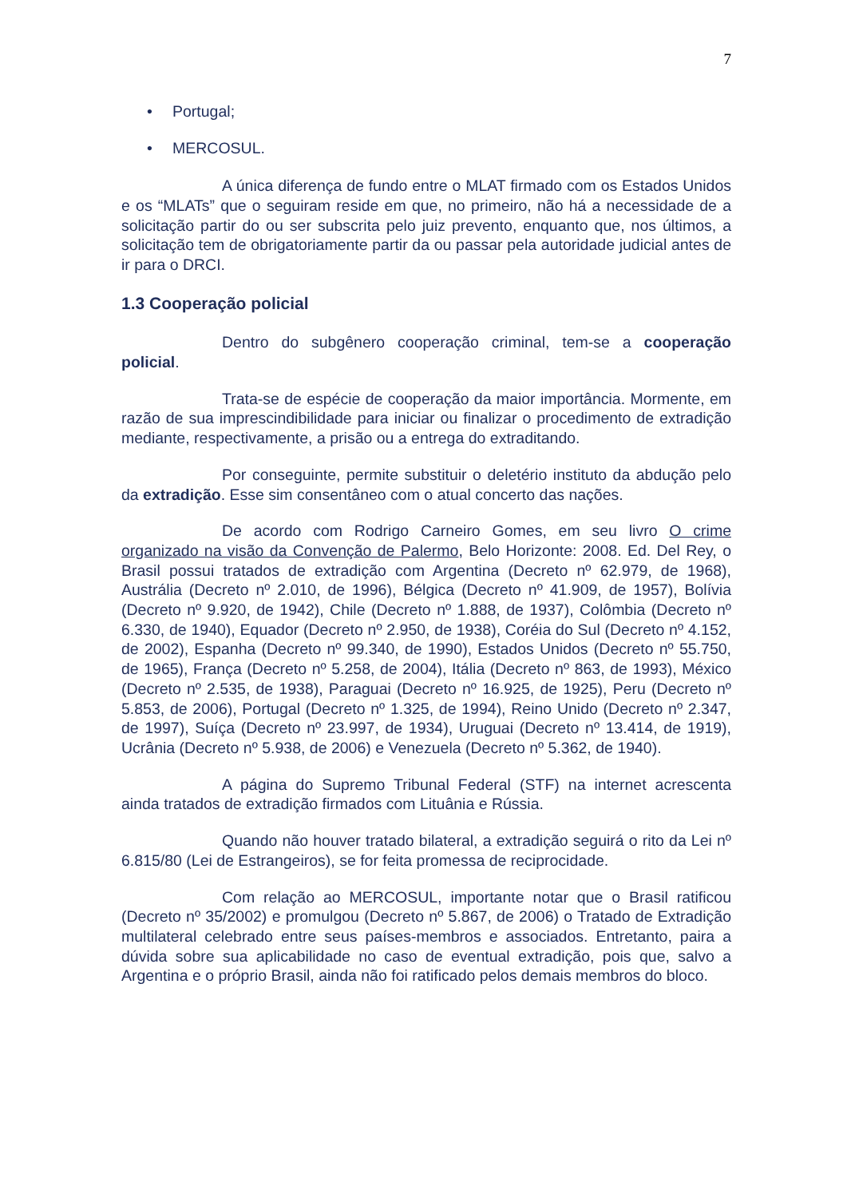7
• Portugal;
• MERCOSUL.
A única diferença de fundo entre o MLAT firmado com os Estados Unidos e os “MLATs” que o seguiram reside em que, no primeiro, não há a necessidade de a solicitação partir do ou ser subscrita pelo juiz prevento, enquanto que, nos últimos, a solicitação tem de obrigatoriamente partir da ou passar pela autoridade judicial antes de ir para o DRCI.
1.3 Cooperação policial
Dentro do subgênero cooperação criminal, tem-se a cooperação policial.
Trata-se de espécie de cooperação da maior importância. Mormente, em razão de sua imprescindibilidade para iniciar ou finalizar o procedimento de extradição mediante, respectivamente, a prisão ou a entrega do extraditando.
Por conseguinte, permite substituir o deletério instituto da abdução pelo da extradição. Esse sim consentâneo com o atual concerto das nações.
De acordo com Rodrigo Carneiro Gomes, em seu livro O crime organizado na visão da Convenção de Palermo, Belo Horizonte: 2008. Ed. Del Rey, o Brasil possui tratados de extradição com Argentina (Decreto nº 62.979, de 1968), Austrália (Decreto nº 2.010, de 1996), Bélgica (Decreto nº 41.909, de 1957), Bolívia (Decreto nº 9.920, de 1942), Chile (Decreto nº 1.888, de 1937), Colômbia (Decreto nº 6.330, de 1940), Equador (Decreto nº 2.950, de 1938), Coréia do Sul (Decreto nº 4.152, de 2002), Espanha (Decreto nº 99.340, de 1990), Estados Unidos (Decreto nº 55.750, de 1965), França (Decreto nº 5.258, de 2004), Itália (Decreto nº 863, de 1993), México (Decreto nº 2.535, de 1938), Paraguai (Decreto nº 16.925, de 1925), Peru (Decreto nº 5.853, de 2006), Portugal (Decreto nº 1.325, de 1994), Reino Unido (Decreto nº 2.347, de 1997), Suíça (Decreto nº 23.997, de 1934), Uruguai (Decreto nº 13.414, de 1919), Ucrânia (Decreto nº 5.938, de 2006) e Venezuela (Decreto nº 5.362, de 1940).
A página do Supremo Tribunal Federal (STF) na internet acrescenta ainda tratados de extradição firmados com Lituânia e Rússia.
Quando não houver tratado bilateral, a extradição seguirá o rito da Lei nº 6.815/80 (Lei de Estrangeiros), se for feita promessa de reciprocidade.
Com relação ao MERCOSUL, importante notar que o Brasil ratificou (Decreto nº 35/2002) e promulgou (Decreto nº 5.867, de 2006) o Tratado de Extradição multilateral celebrado entre seus países-membros e associados. Entretanto, paira a dúvida sobre sua aplicabilidade no caso de eventual extradição, pois que, salvo a Argentina e o próprio Brasil, ainda não foi ratificado pelos demais membros do bloco.